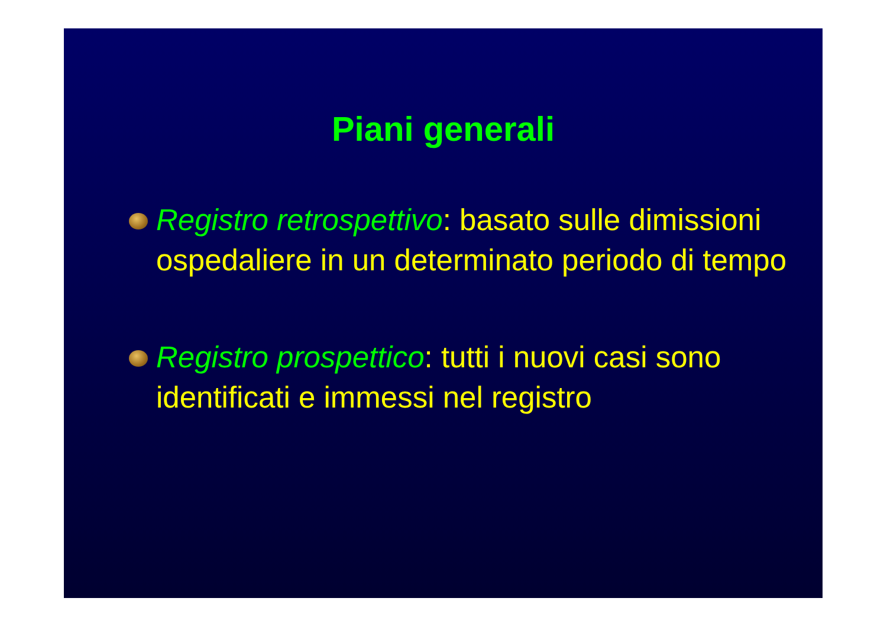Piani generali
Registro retrospettivo: basato sulle dimissioni ospedaliere in un determinato periodo di tempo
Registro prospettico: tutti i nuovi casi sono identificati e immessi nel registro